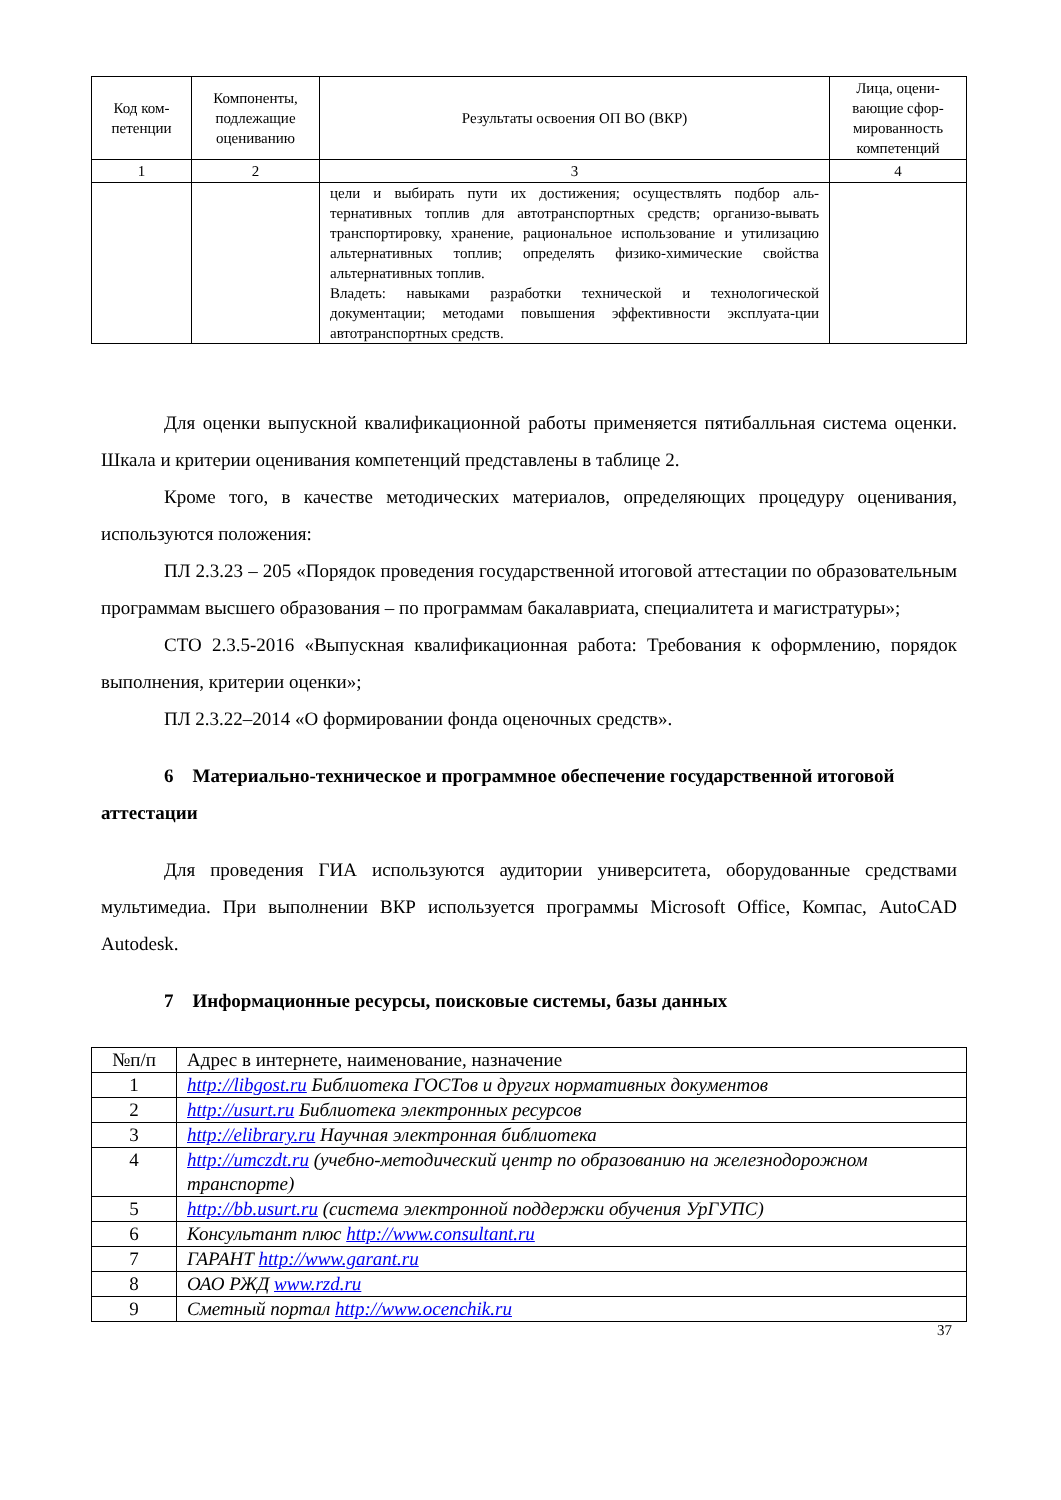| Код ком-петенции | Компоненты, подлежащие оцениванию | Результаты освоения ОП ВО (ВКР) | Лица, оцени-вающие сфор-мированность компетенций |
| --- | --- | --- | --- |
| 1 | 2 | 3 | 4 |
| | | цели и выбирать пути их достижения; осуществлять подбор аль-тернативных топлив для автотранспортных средств; организо-вывать транспортировку, хранение, рациональное использование и утилизацию альтернативных топлив; определять физико-химические свойства альтернативных топлив. Владеть: навыками разработки технической и технологической документации; методами повышения эффективности эксплуата-ции автотранспортных средств. | |
Для оценки выпускной квалификационной работы применяется пятибалльная система оценки. Шкала и критерии оценивания компетенций представлены в таблице 2.
Кроме того, в качестве методических материалов, определяющих процедуру оценивания, используются положения:
ПЛ 2.3.23 – 205 «Порядок проведения государственной итоговой аттестации по образовательным программам высшего образования – по программам бакалавриата, специалитета и магистратуры»;
СТО 2.3.5-2016 «Выпускная квалификационная работа: Требования к оформлению, порядок выполнения, критерии оценки»;
ПЛ 2.3.22–2014 «О формировании фонда оценочных средств».
6 Материально-техническое и программное обеспечение государственной итоговой аттестации
Для проведения ГИА используются аудитории университета, оборудованные средствами мультимедиа. При выполнении ВКР используется программы Microsoft Office, Компас, AutoCAD Autodesk.
7 Информационные ресурсы, поисковые системы, базы данных
| №п/п | Адрес в интернете, наименование, назначение |
| 1 | http://libgost.ru Библиотека ГОСТов и других нормативных документов |
| 2 | http://usurt.ru Библиотека электронных ресурсов |
| 3 | http://elibrary.ru Научная электронная библиотека |
| 4 | http://umczdt.ru (учебно-методический центр по образованию на железнодорожном транспорте) |
| 5 | http://bb.usurt.ru (система электронной поддержки обучения УрГУПС) |
| 6 | Консультант плюс http://www.consultant.ru |
| 7 | ГАРАНТ http://www.garant.ru |
| 8 | ОАО РЖД www.rzd.ru |
| 9 | Сметный портал http://www.ocenchik.ru |
37